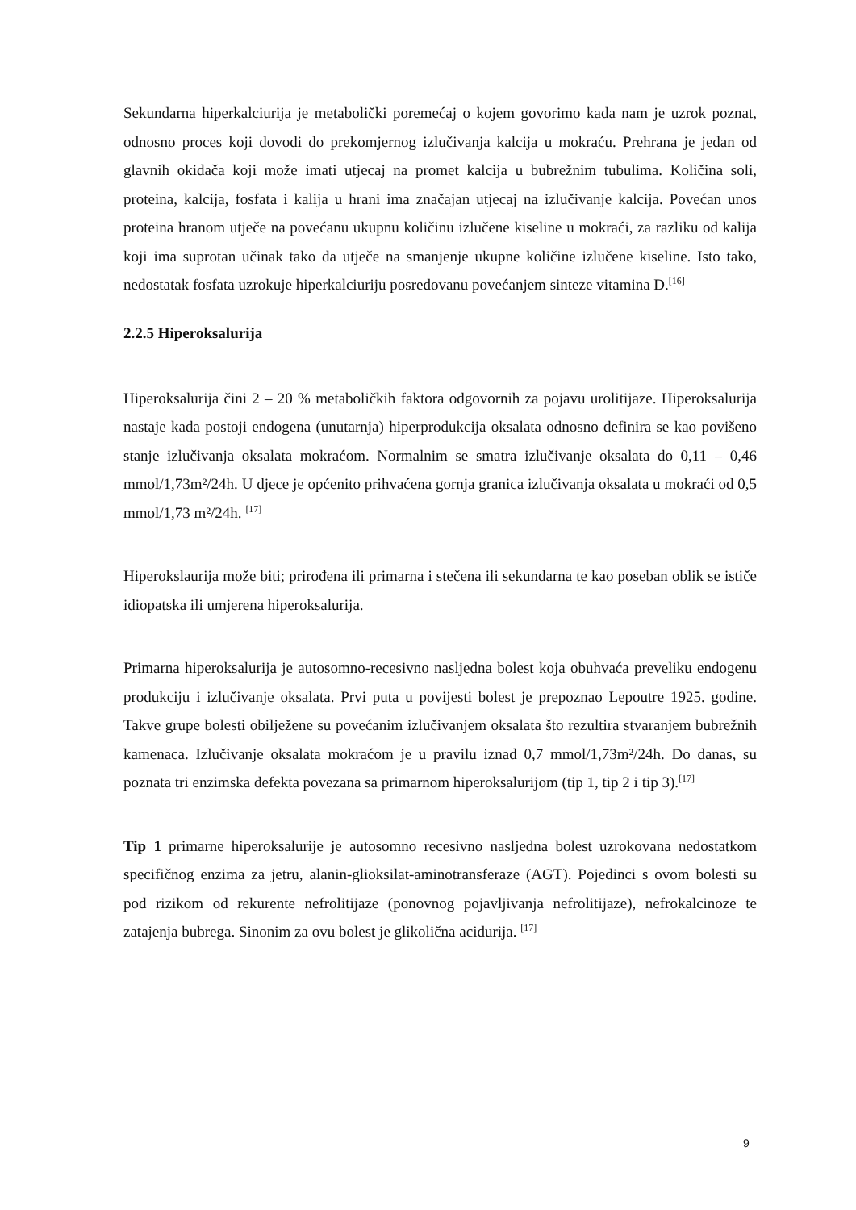Sekundarna hiperkalciurija je metabolički poremećaj o kojem govorimo kada nam je uzrok poznat, odnosno proces koji dovodi do prekomjernog izlučivanja kalcija u mokraću. Prehrana je jedan od glavnih okidača koji može imati utjecaj na promet kalcija u bubrežnim tubulima. Količina soli, proteina, kalcija, fosfata i kalija u hrani ima značajan utjecaj na izlučivanje kalcija. Povećan unos proteina hranom utječe na povećanu ukupnu količinu izlučene kiseline u mokraći, za razliku od kalija koji ima suprotan učinak tako da utječe na smanjenje ukupne količine izlučene kiseline. Isto tako, nedostatak fosfata uzrokuje hiperkalciuriju posredovanu povećanjem sinteze vitamina D.<sup>[16]</sup>
2.2.5 Hiperoksalurija
Hiperoksalurija čini 2 – 20 % metaboličkih faktora odgovornih za pojavu urolitijaze. Hiperoksalurija nastaje kada postoji endogena (unutarnja) hiperprodukcija oksalata odnosno definira se kao povišeno stanje izlučivanja oksalata mokraćom. Normalnim se smatra izlučivanje oksalata do 0,11 – 0,46 mmol/1,73m²/24h. U djece je općenito prihvaćena gornja granica izlučivanja oksalata u mokraći od 0,5 mmol/1,73 m²/24h. <sup>[17]</sup>
Hiperokslaurija može biti; prirođena ili primarna i stečena ili sekundarna te kao poseban oblik se ističe idiopatska ili umjerena hiperoksalurija.
Primarna hiperoksalurija je autosomno-recesivno nasljedna bolest koja obuhvaća preveliku endogenu produkciju i izlučivanje oksalata. Prvi puta u povijesti bolest je prepoznao Lepoutre 1925. godine. Takve grupe bolesti obilježene su povećanim izlučivanjem oksalata što rezultira stvaranjem bubrežnih kamenaca. Izlučivanje oksalata mokraćom je u pravilu iznad 0,7 mmol/1,73m²/24h. Do danas, su poznata tri enzimska defekta povezana sa primarnom hiperoksalurijom (tip 1, tip 2 i tip 3).<sup>[17]</sup>
Tip 1 primarne hiperoksalurije je autosomno recesivno nasljedna bolest uzrokovana nedostatkom specifičnog enzima za jetru, alanin-glioksilat-aminotransferaze (AGT). Pojedinci s ovom bolesti su pod rizikom od rekurente nefrolitijaze (ponovnog pojavljivanja nefrolitijaze), nefrokalcinoze te zatajenja bubrega. Sinonim za ovu bolest je glikolična acidurija. <sup>[17]</sup>
9